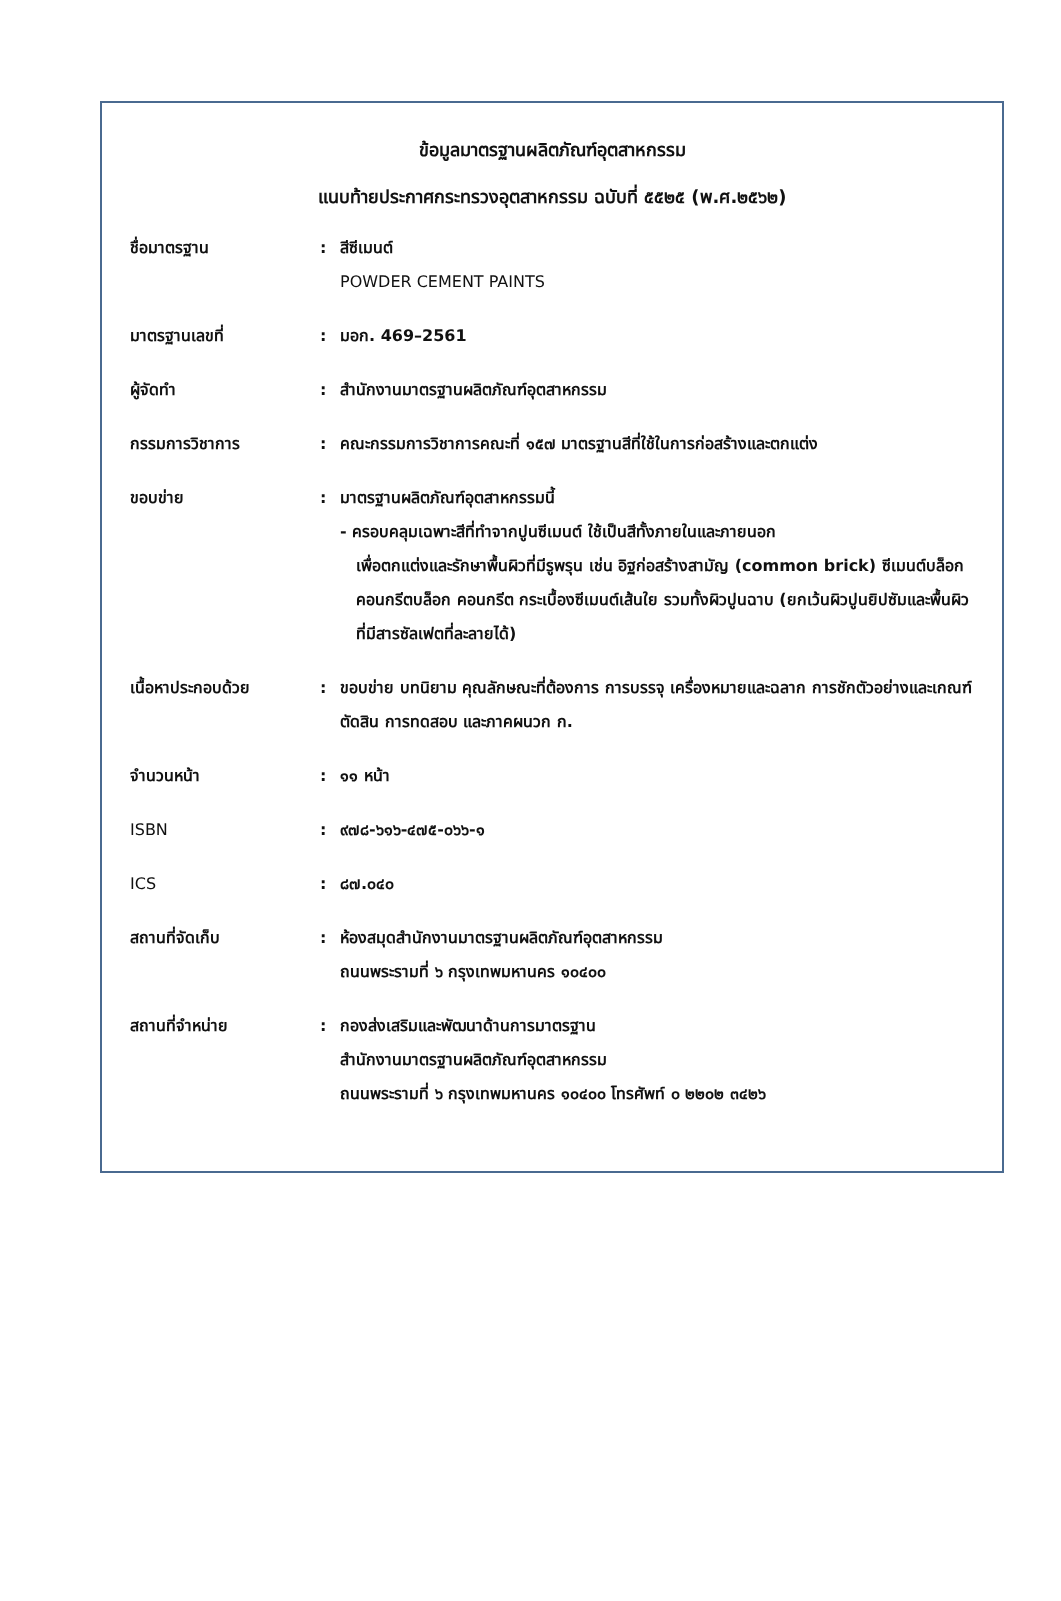ข้อมูลมาตรฐานผลิตภัณฑ์อุตสาหกรรม
แนบท้ายประกาศกระทรวงอุตสาหกรรม ฉบับที่ ๕๕๒๕ (พ.ศ.๒๕๖๒)
| ชื่อมาตรฐาน | : | สีซีเมนต์ POWDER CEMENT PAINTS |
| มาตรฐานเลขที่ | : | มอก. 469–2561 |
| ผู้จัดทำ | : | สำนักงานมาตรฐานผลิตภัณฑ์อุตสาหกรรม |
| กรรมการวิชาการ | : | คณะกรรมการวิชาการคณะที่ ๑๕๗ มาตรฐานสีที่ใช้ในการก่อสร้างและตกแต่ง |
| ขอบข่าย | : | มาตรฐานผลิตภัณฑ์อุตสาหกรรมนี้ - ครอบคลุมเฉพาะสีที่ทำจากปูนซีเมนต์ ใช้เป็นสีทั้งภายในและภายนอก เพื่อตกแต่งและรักษาพื้นผิวที่มีรูพรุน เช่น อิฐก่อสร้างสามัญ (common brick) ซีเมนต์บล็อก คอนกรีตบล็อก คอนกรีต กระเบื้องซีเมนต์เส้นใย รวมทั้งผิวปูนฉาบ (ยกเว้นผิวปูนยิปซัมและพื้นผิวที่มีสารซัลเฟตที่ละลายได้) |
| เนื้อหาประกอบด้วย | : | ขอบข่าย บทนิยาม คุณลักษณะที่ต้องการ การบรรจุ เครื่องหมายและฉลาก การชักตัวอย่างและเกณฑ์ตัดสิน การทดสอบ และภาคผนวก ก. |
| จำนวนหน้า | : | ๑๑ หน้า |
| ISBN | : | ๙๗๘-๖๑๖-๔๗๕-๐๖๖-๑ |
| ICS | : | ๘๗.๐๔๐ |
| สถานที่จัดเก็บ | : | ห้องสมุดสำนักงานมาตรฐานผลิตภัณฑ์อุตสาหกรรม ถนนพระรามที่ ๖ กรุงเทพมหานคร ๑๐๔๐๐ |
| สถานที่จำหน่าย | : | กองส่งเสริมและพัฒนาด้านการมาตรฐาน สำนักงานมาตรฐานผลิตภัณฑ์อุตสาหกรรม ถนนพระรามที่ ๖ กรุงเทพมหานคร ๑๐๔๐๐ โทรศัพท์ ๐ ๒๒๐๒ ๓๔๒๖ |